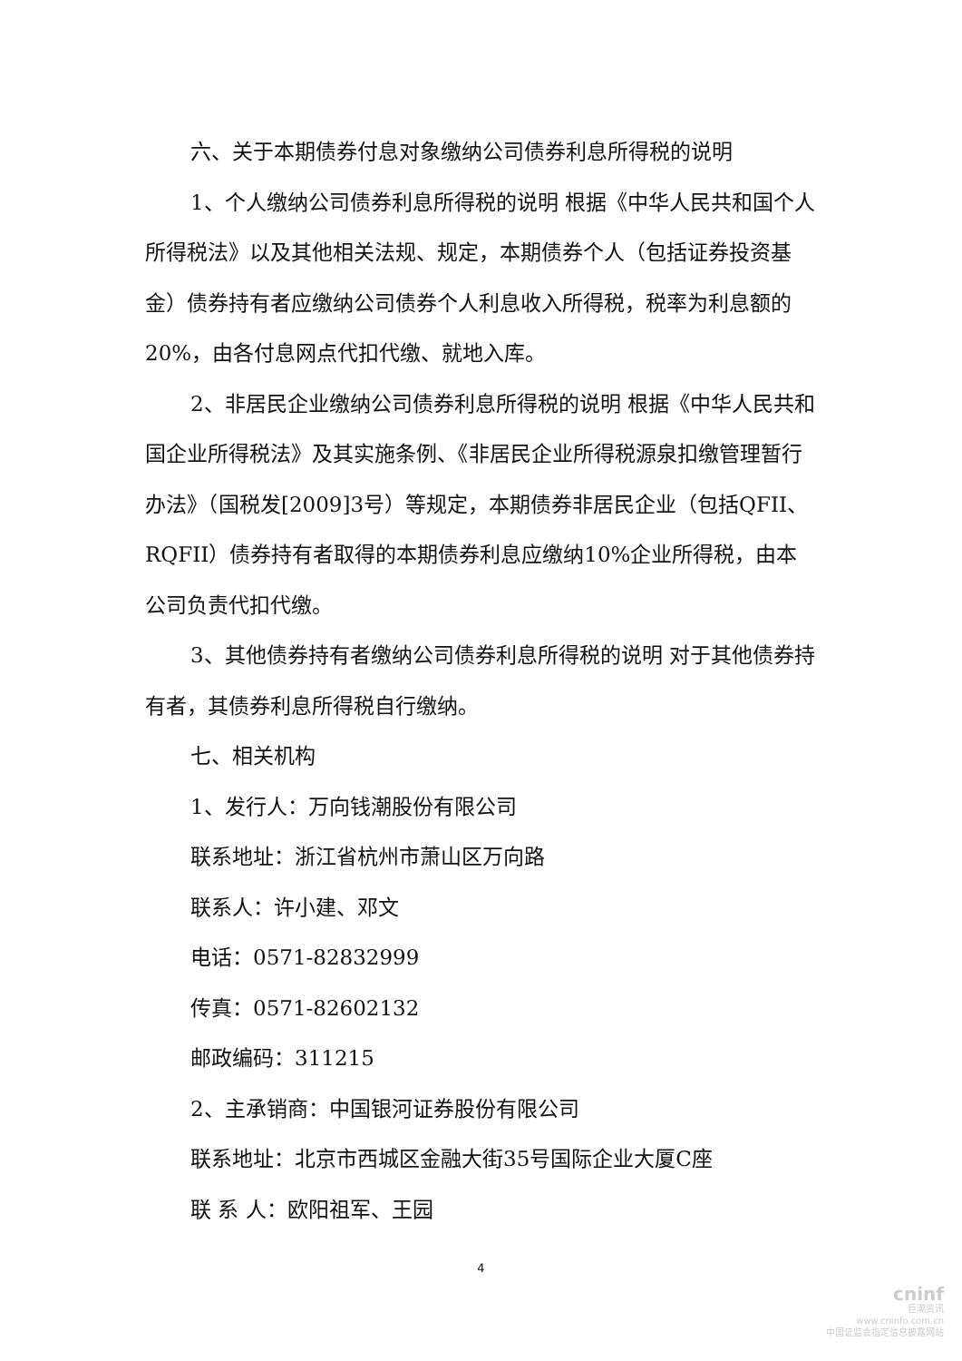六、关于本期债券付息对象缴纳公司债券利息所得税的说明
1、个人缴纳公司债券利息所得税的说明 根据《中华人民共和国个人所得税法》以及其他相关法规、规定，本期债券个人（包括证券投资基金）债券持有者应缴纳公司债券个人利息收入所得税，税率为利息额的20%，由各付息网点代扣代缴、就地入库。
2、非居民企业缴纳公司债券利息所得税的说明 根据《中华人民共和国企业所得税法》及其实施条例、《非居民企业所得税源泉扣缴管理暂行办法》（国税发[2009]3号）等规定，本期债券非居民企业（包括QFII、RQFII）债券持有者取得的本期债券利息应缴纳10%企业所得税，由本公司负责代扣代缴。
3、其他债券持有者缴纳公司债券利息所得税的说明 对于其他债券持有者，其债券利息所得税自行缴纳。
七、相关机构
1、发行人：万向钱潮股份有限公司
联系地址：浙江省杭州市萧山区万向路
联系人：许小建、邓文
电话：0571-82832999
传真：0571-82602132
邮政编码：311215
2、主承销商：中国银河证券股份有限公司
联系地址：北京市西城区金融大街35号国际企业大厦C座
联 系 人：欧阳祖军、王园
4
cninf
巨潮资讯
www.cninfo.com.cn
中国证监会指定信息披露网站